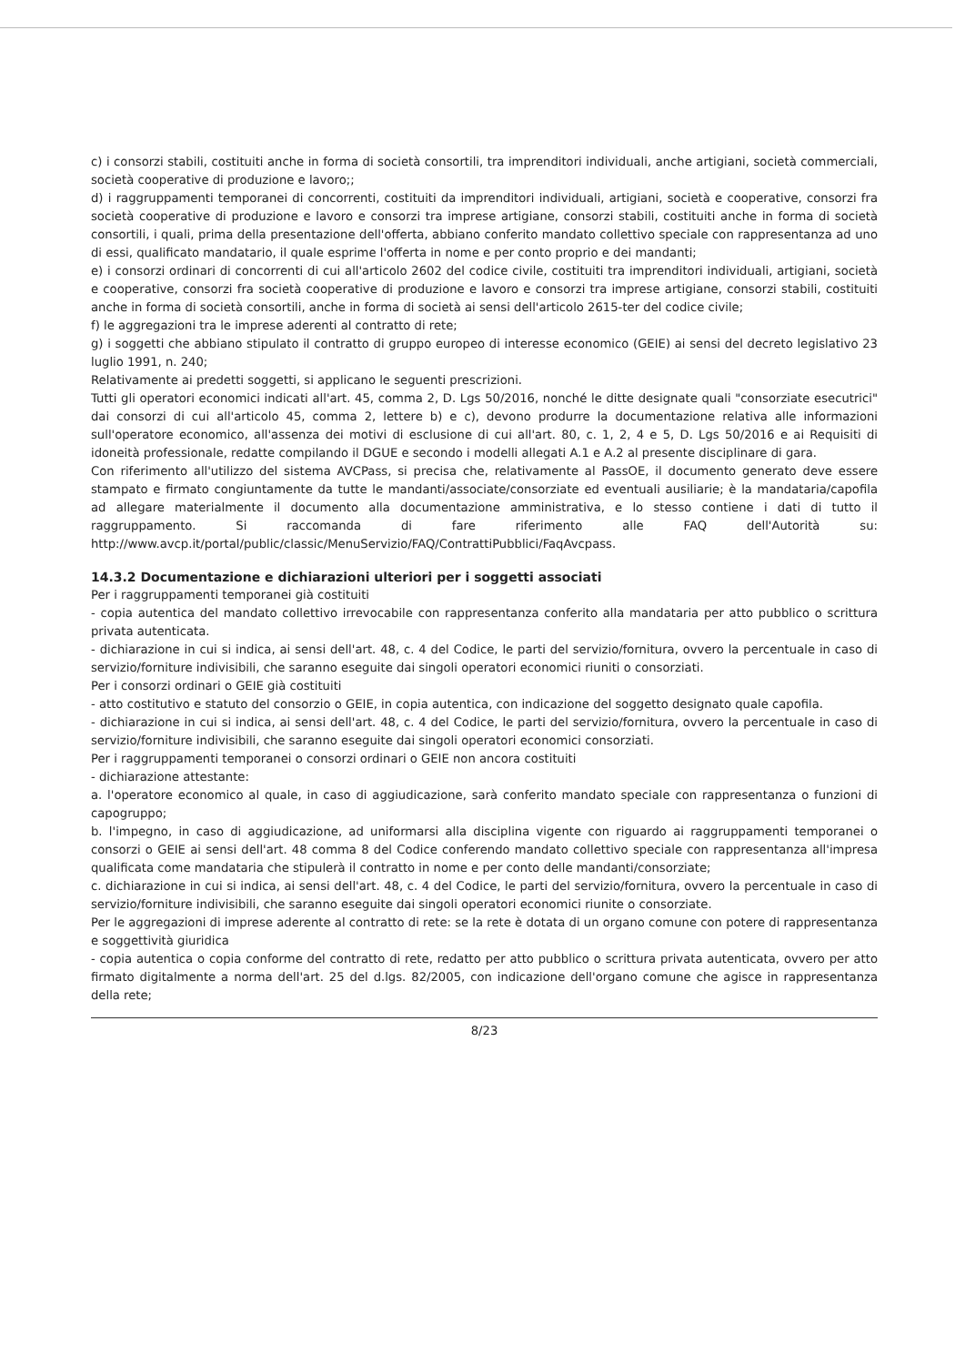c) i consorzi stabili, costituiti anche in forma di società consortili, tra imprenditori individuali, anche artigiani, società commerciali, società cooperative di produzione e lavoro;;
d) i raggruppamenti temporanei di concorrenti, costituiti da imprenditori individuali, artigiani, società e cooperative, consorzi fra società cooperative di produzione e lavoro e consorzi tra imprese artigiane, consorzi stabili, costituiti anche in forma di società consortili, i quali, prima della presentazione dell'offerta, abbiano conferito mandato collettivo speciale con rappresentanza ad uno di essi, qualificato mandatario, il quale esprime l'offerta in nome e per conto proprio e dei mandanti;
e) i consorzi ordinari di concorrenti di cui all'articolo 2602 del codice civile, costituiti tra imprenditori individuali, artigiani, società e cooperative, consorzi fra società cooperative di produzione e lavoro e consorzi tra imprese artigiane, consorzi stabili, costituiti anche in forma di società consortili, anche in forma di società ai sensi dell'articolo 2615-ter del codice civile;
f) le aggregazioni tra le imprese aderenti al contratto di rete;
g) i soggetti che abbiano stipulato il contratto di gruppo europeo di interesse economico (GEIE) ai sensi del decreto legislativo 23 luglio 1991, n. 240;
Relativamente ai predetti soggetti, si applicano le seguenti prescrizioni.
Tutti gli operatori economici indicati all'art. 45, comma 2, D. Lgs 50/2016, nonché le ditte designate quali "consorziate esecutrici" dai consorzi di cui all'articolo 45, comma 2, lettere b) e c), devono produrre la documentazione relativa alle informazioni sull'operatore economico, all'assenza dei motivi di esclusione di cui all'art. 80, c. 1, 2, 4 e 5, D. Lgs 50/2016 e ai Requisiti di idoneità professionale, redatte compilando il DGUE e secondo i modelli allegati A.1 e A.2 al presente disciplinare di gara.
Con riferimento all'utilizzo del sistema AVCPass, si precisa che, relativamente al PassOE, il documento generato deve essere stampato e firmato congiuntamente da tutte le mandanti/associate/consorziate ed eventuali ausiliarie; è la mandataria/capofila ad allegare materialmente il documento alla documentazione amministrativa, e lo stesso contiene i dati di tutto il raggruppamento. Si raccomanda di fare riferimento alle FAQ dell'Autorità su: http://www.avcp.it/portal/public/classic/MenuServizio/FAQ/ContrattiPubblici/FaqAvcpass.
14.3.2 Documentazione e dichiarazioni ulteriori per i soggetti associati
Per i raggruppamenti temporanei già costituiti
- copia autentica del mandato collettivo irrevocabile con rappresentanza conferito alla mandataria per atto pubblico o scrittura privata autenticata.
- dichiarazione in cui si indica, ai sensi dell'art. 48, c. 4 del Codice, le parti del servizio/fornitura, ovvero la percentuale in caso di servizio/forniture indivisibili, che saranno eseguite dai singoli operatori economici riuniti o consorziati.
Per i consorzi ordinari o GEIE già costituiti
- atto costitutivo e statuto del consorzio o GEIE, in copia autentica, con indicazione del soggetto designato quale capofila.
- dichiarazione in cui si indica, ai sensi dell'art. 48, c. 4 del Codice, le parti del servizio/fornitura, ovvero la percentuale in caso di servizio/forniture indivisibili, che saranno eseguite dai singoli operatori economici consorziati.
Per i raggruppamenti temporanei o consorzi ordinari o GEIE non ancora costituiti
- dichiarazione attestante:
a. l'operatore economico al quale, in caso di aggiudicazione, sarà conferito mandato speciale con rappresentanza o funzioni di capogruppo;
b. l'impegno, in caso di aggiudicazione, ad uniformarsi alla disciplina vigente con riguardo ai raggruppamenti temporanei o consorzi o GEIE ai sensi dell'art. 48 comma 8 del Codice conferendo mandato collettivo speciale con rappresentanza all'impresa qualificata come mandataria che stipulerà il contratto in nome e per conto delle mandanti/consorziate;
c. dichiarazione in cui si indica, ai sensi dell'art. 48, c. 4 del Codice, le parti del servizio/fornitura, ovvero la percentuale in caso di servizio/forniture indivisibili, che saranno eseguite dai singoli operatori economici riunite o consorziate.
Per le aggregazioni di imprese aderente al contratto di rete: se la rete è dotata di un organo comune con potere di rappresentanza e soggettività giuridica
- copia autentica o copia conforme del contratto di rete, redatto per atto pubblico o scrittura privata autenticata, ovvero per atto firmato digitalmente a norma dell'art. 25 del d.lgs. 82/2005, con indicazione dell'organo comune che agisce in rappresentanza della rete;
8/23